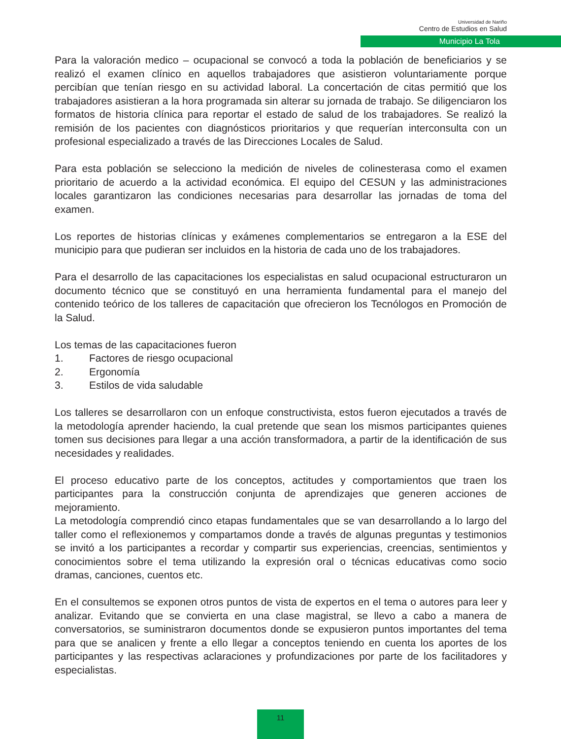Universidad de Nariño
Centro de Estudios en Salud
Municipio La Tola
Para la valoración medico – ocupacional se convocó a toda la población de beneficiarios y se realizó el examen clínico en aquellos trabajadores que asistieron voluntariamente porque percibían que tenían riesgo en su actividad laboral. La concertación de citas permitió que los trabajadores asistieran a la hora programada sin alterar su jornada de trabajo. Se diligenciaron los formatos de historia clínica para reportar el estado de salud de los trabajadores. Se realizó la remisión de los pacientes con diagnósticos prioritarios y que requerían interconsulta con un profesional especializado a través de las Direcciones Locales de Salud.
Para esta población se selecciono la medición de niveles de colinesterasa como el examen prioritario de acuerdo a la actividad económica. El equipo del CESUN y las administraciones locales garantizaron las condiciones necesarias para desarrollar las jornadas de toma del examen.
Los reportes de historias clínicas y exámenes complementarios se entregaron a la ESE del municipio para que pudieran ser incluidos en la historia de cada uno de los trabajadores.
Para el desarrollo de las capacitaciones los especialistas en salud ocupacional estructuraron un documento técnico que se constituyó en una herramienta fundamental para el manejo del contenido teórico de los talleres de capacitación que ofrecieron los Tecnólogos en Promoción de la Salud.
Los temas de las capacitaciones fueron
1. Factores de riesgo ocupacional
2. Ergonomía
3. Estilos de vida saludable
Los talleres se desarrollaron con un enfoque constructivista, estos fueron ejecutados a través de la metodología aprender haciendo, la cual pretende que sean los mismos participantes quienes tomen sus decisiones para llegar a una acción transformadora, a partir de la identificación de sus necesidades y realidades.
El proceso educativo parte de los conceptos, actitudes y comportamientos que traen los participantes para la construcción conjunta de aprendizajes que generen acciones de mejoramiento.
La metodología comprendió cinco etapas fundamentales que se van desarrollando a lo largo del taller como el reflexionemos y compartamos donde a través de algunas preguntas y testimonios se invitó a los participantes a recordar y compartir sus experiencias, creencias, sentimientos y conocimientos sobre el tema utilizando la expresión oral o técnicas educativas como socio dramas, canciones, cuentos etc.
En el consultemos se exponen otros puntos de vista de expertos en el tema o autores para leer y analizar. Evitando que se convierta en una clase magistral, se llevo a cabo a manera de conversatorios, se suministraron documentos donde se expusieron puntos importantes del tema para que se analicen y frente a ello llegar a conceptos teniendo en cuenta los aportes de los participantes y las respectivas aclaraciones y profundizaciones por parte de los facilitadores y especialistas.
11